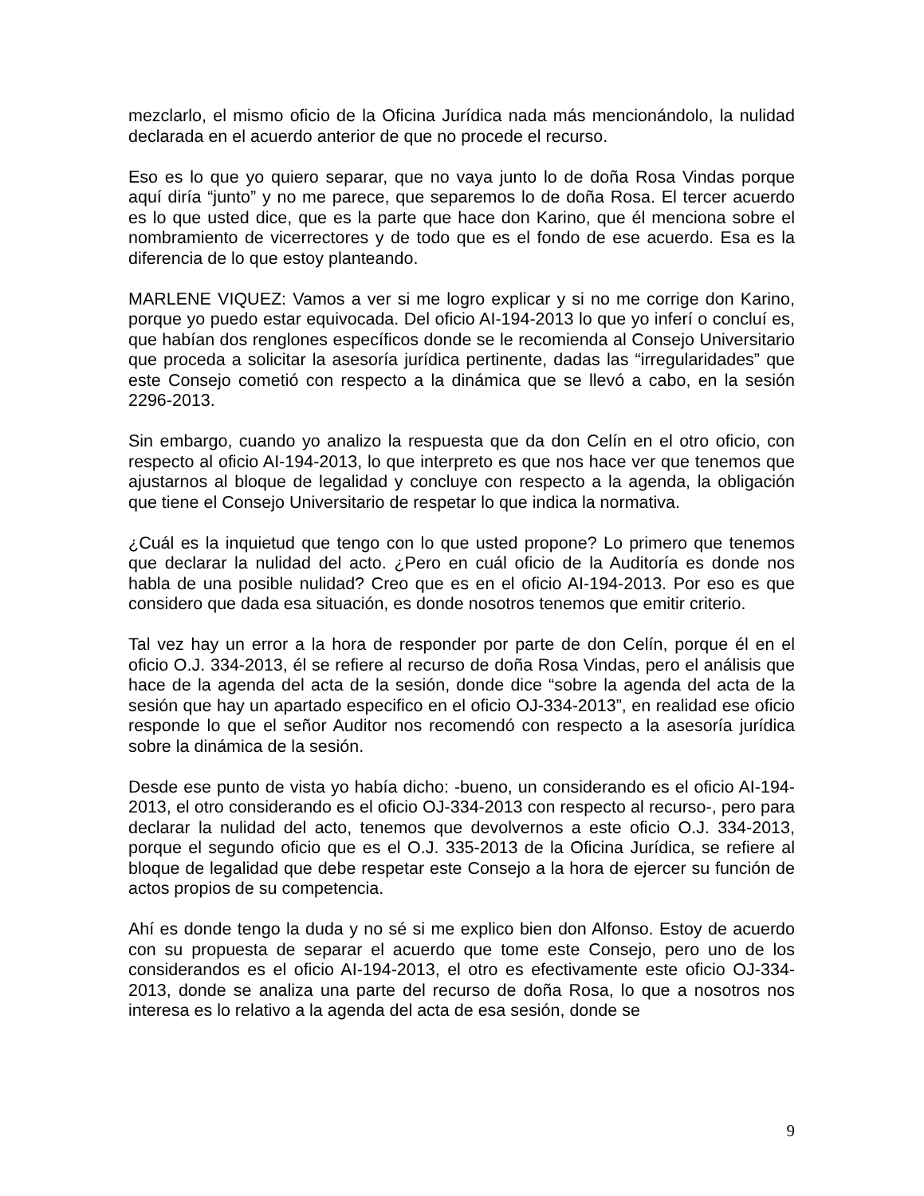mezclarlo, el mismo oficio de la Oficina Jurídica nada más mencionándolo, la nulidad declarada en el acuerdo anterior de que no procede el recurso.
Eso es lo que yo quiero separar, que no vaya junto lo de doña Rosa Vindas porque aquí diría “junto” y no me parece, que separemos lo de doña Rosa. El tercer acuerdo es lo que usted dice, que es la parte que hace don Karino, que él menciona sobre el nombramiento de vicerrectores y de todo que es el fondo de ese acuerdo. Esa es la diferencia de lo que estoy planteando.
MARLENE VIQUEZ: Vamos a ver si me logro explicar y si no me corrige don Karino, porque yo puedo estar equivocada. Del oficio AI-194-2013 lo que yo inferí o concluí es, que habían dos renglones específicos donde se le recomienda al Consejo Universitario que proceda a solicitar la asesoría jurídica pertinente, dadas las “irregularidades” que este Consejo cometió con respecto a la dinámica que se llevó a cabo, en la sesión 2296-2013.
Sin embargo, cuando yo analizo la respuesta que da don Celín en el otro oficio, con respecto al oficio AI-194-2013, lo que interpreto es que nos hace ver que tenemos que ajustarnos al bloque de legalidad y concluye con respecto a la agenda, la obligación que tiene el Consejo Universitario de respetar lo que indica la normativa.
¿Cuál es la inquietud que tengo con lo que usted propone? Lo primero que tenemos que declarar la nulidad del acto. ¿Pero en cuál oficio de la Auditoría es donde nos habla de una posible nulidad? Creo que es en el oficio AI-194-2013. Por eso es que considero que dada esa situación, es donde nosotros tenemos que emitir criterio.
Tal vez hay un error a la hora de responder por parte de don Celín, porque él en el oficio O.J. 334-2013, él se refiere al recurso de doña Rosa Vindas, pero el análisis que hace de la agenda del acta de la sesión, donde dice “sobre la agenda del acta de la sesión que hay un apartado especifico en el oficio OJ-334-2013”, en realidad ese oficio responde lo que el señor Auditor nos recomendó con respecto a la asesoría jurídica sobre la dinámica de la sesión.
Desde ese punto de vista yo había dicho: -bueno, un considerando es el oficio AI-194-2013, el otro considerando es el oficio OJ-334-2013 con respecto al recurso-, pero para declarar la nulidad del acto, tenemos que devolvernos a este oficio O.J. 334-2013, porque el segundo oficio que es el O.J. 335-2013 de la Oficina Jurídica, se refiere al bloque de legalidad que debe respetar este Consejo a la hora de ejercer su función de actos propios de su competencia.
Ahí es donde tengo la duda y no sé si me explico bien don Alfonso. Estoy de acuerdo con su propuesta de separar el acuerdo que tome este Consejo, pero uno de los considerandos es el oficio AI-194-2013, el otro es efectivamente este oficio OJ-334-2013, donde se analiza una parte del recurso de doña Rosa, lo que a nosotros nos interesa es lo relativo a la agenda del acta de esa sesión, donde se
9